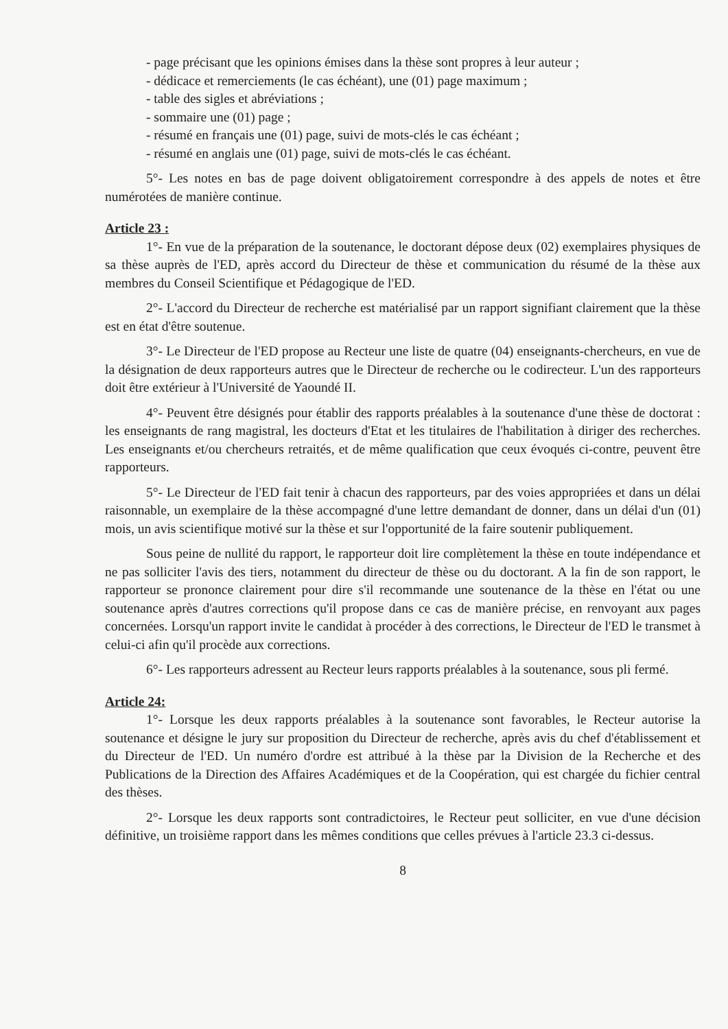- page précisant que les opinions émises dans la thèse sont propres à leur auteur ;
- dédicace et remerciements (le cas échéant), une (01) page maximum ;
- table des sigles et abréviations ;
- sommaire une (01) page ;
- résumé en français une (01) page, suivi de mots-clés le cas échéant ;
- résumé en anglais une (01) page, suivi de mots-clés le cas échéant.
5°- Les notes en bas de page doivent obligatoirement correspondre à des appels de notes et être numérotées de manière continue.
Article 23 :
1°- En vue de la préparation de la soutenance, le doctorant dépose deux (02) exemplaires physiques de sa thèse auprès de l'ED, après accord du Directeur de thèse et communication du résumé de la thèse aux membres du Conseil Scientifique et Pédagogique de l'ED.
2°- L'accord du Directeur de recherche est matérialisé par un rapport signifiant clairement que la thèse est en état d'être soutenue.
3°- Le Directeur de l'ED propose au Recteur une liste de quatre (04) enseignants-chercheurs, en vue de la désignation de deux rapporteurs autres que le Directeur de recherche ou le codirecteur. L'un des rapporteurs doit être extérieur à l'Université de Yaoundé II.
4°- Peuvent être désignés pour établir des rapports préalables à la soutenance d'une thèse de doctorat : les enseignants de rang magistral, les docteurs d'Etat et les titulaires de l'habilitation à diriger des recherches. Les enseignants et/ou chercheurs retraités, et de même qualification que ceux évoqués ci-contre, peuvent être rapporteurs.
5°- Le Directeur de l'ED fait tenir à chacun des rapporteurs, par des voies appropriées et dans un délai raisonnable, un exemplaire de la thèse accompagné d'une lettre demandant de donner, dans un délai d'un (01) mois, un avis scientifique motivé sur la thèse et sur l'opportunité de la faire soutenir publiquement.
Sous peine de nullité du rapport, le rapporteur doit lire complètement la thèse en toute indépendance et ne pas solliciter l'avis des tiers, notamment du directeur de thèse ou du doctorant. A la fin de son rapport, le rapporteur se prononce clairement pour dire s'il recommande une soutenance de la thèse en l'état ou une soutenance après d'autres corrections qu'il propose dans ce cas de manière précise, en renvoyant aux pages concernées. Lorsqu'un rapport invite le candidat à procéder à des corrections, le Directeur de l'ED le transmet à celui-ci afin qu'il procède aux corrections.
6°- Les rapporteurs adressent au Recteur leurs rapports préalables à la soutenance, sous pli fermé.
Article 24:
1°- Lorsque les deux rapports préalables à la soutenance sont favorables, le Recteur autorise la soutenance et désigne le jury sur proposition du Directeur de recherche, après avis du chef d'établissement et du Directeur de l'ED. Un numéro d'ordre est attribué à la thèse par la Division de la Recherche et des Publications de la Direction des Affaires Académiques et de la Coopération, qui est chargée du fichier central des thèses.
2°- Lorsque les deux rapports sont contradictoires, le Recteur peut solliciter, en vue d'une décision définitive, un troisième rapport dans les mêmes conditions que celles prévues à l'article 23.3 ci-dessus.
8